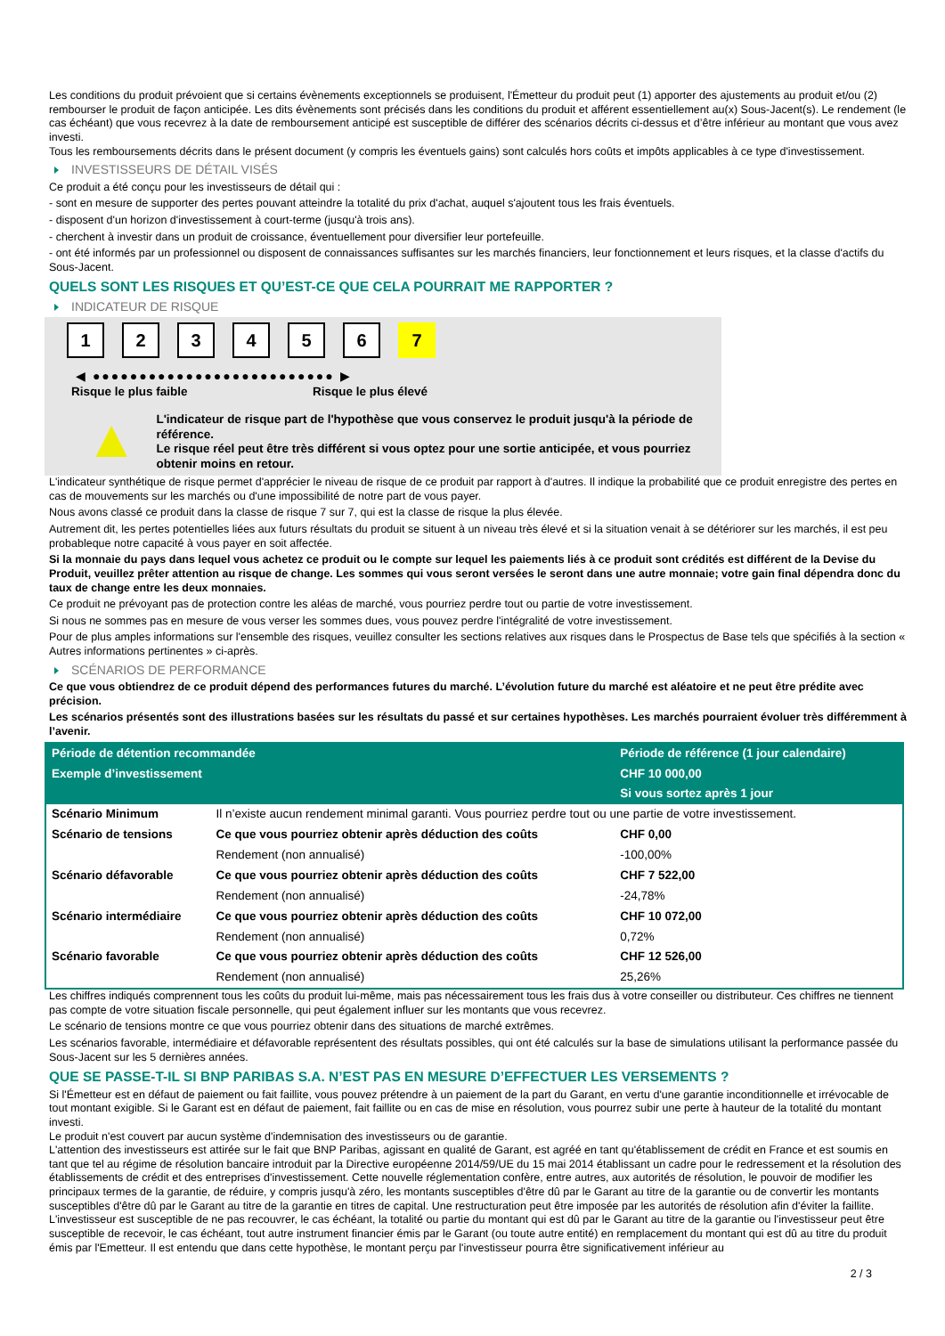Les conditions du produit prévoient que si certains évènements exceptionnels se produisent, l'Émetteur du produit peut (1) apporter des ajustements au produit et/ou (2) rembourser le produit de façon anticipée. Les dits évènements sont précisés dans les conditions du produit et afférent essentiellement au(x) Sous-Jacent(s). Le rendement (le cas échéant) que vous recevrez à la date de remboursement anticipé est susceptible de différer des scénarios décrits ci-dessus et d’être inférieur au montant que vous avez investi.
Tous les remboursements décrits dans le présent document (y compris les éventuels gains) sont calculés hors coûts et impôts applicables à ce type d'investissement.
INVESTISSEURS DE DÉTAIL VISÉS
Ce produit a été conçu pour les investisseurs de détail qui :
- sont en mesure de supporter des pertes pouvant atteindre la totalité du prix d'achat, auquel s'ajoutent tous les frais éventuels.
- disposent d'un horizon d'investissement à court-terme (jusqu'à trois ans).
- cherchent à investir dans un produit de croissance, éventuellement pour diversifier leur portefeuille.
- ont été informés par un professionnel ou disposent de connaissances suffisantes sur les marchés financiers, leur fonctionnement et leurs risques, et la classe d'actifs du Sous-Jacent.
QUELS SONT LES RISQUES ET QU’EST-CE QUE CELA POURRAIT ME RAPPORTER ?
INDICATEUR DE RISQUE
1 2 3 4 5 6 7
◀ ●●●●●●●●●●●●●●●●●●●●●●●●●● ▶
Risque le plus faible Risque le plus élevé
▲
L'indicateur de risque part de l'hypothèse que vous conservez le produit jusqu'à la période de référence.
Le risque réel peut être très différent si vous optez pour une sortie anticipée, et vous pourriez obtenir moins en retour.
L'indicateur synthétique de risque permet d'apprécier le niveau de risque de ce produit par rapport à d'autres. Il indique la probabilité que ce produit enregistre des pertes en cas de mouvements sur les marchés ou d'une impossibilité de notre part de vous payer.
Nous avons classé ce produit dans la classe de risque 7 sur 7, qui est la classe de risque la plus élevée.
Autrement dit, les pertes potentielles liées aux futurs résultats du produit se situent à un niveau très élevé et si la situation venait à se détériorer sur les marchés, il est peu probableque notre capacité à vous payer en soit affectée.
Si la monnaie du pays dans lequel vous achetez ce produit ou le compte sur lequel les paiements liés à ce produit sont crédités est différent de la Devise du Produit, veuillez prêter attention au risque de change. Les sommes qui vous seront versées le seront dans une autre monnaie; votre gain final dépendra donc du taux de change entre les deux monnaies.
Ce produit ne prévoyant pas de protection contre les aléas de marché, vous pourriez perdre tout ou partie de votre investissement.
Si nous ne sommes pas en mesure de vous verser les sommes dues, vous pouvez perdre l'intégralité de votre investissement.
Pour de plus amples informations sur l'ensemble des risques, veuillez consulter les sections relatives aux risques dans le Prospectus de Base tels que spécifiés à la section « Autres informations pertinentes » ci-après.
SCÉNARIOS DE PERFORMANCE
Ce que vous obtiendrez de ce produit dépend des performances futures du marché. L’évolution future du marché est aléatoire et ne peut être prédite avec précision.
Les scénarios présentés sont des illustrations basées sur les résultats du passé et sur certaines hypothèses. Les marchés pourraient évoluer très différemment à l’avenir.
| Période de détention recommandée | | Période de référence (1 jour calendaire) |
| --- | --- | --- |
| Exemple d’investissement | | CHF 10 000,00 |
| | | Si vous sortez après 1 jour |
| Scénario Minimum | Il n’existe aucun rendement minimal garanti. Vous pourriez perdre tout ou une partie de votre investissement. | |
| Scénario de tensions | Ce que vous pourriez obtenir après déduction des coûts | CHF 0,00 |
| | Rendement (non annualisé) | -100,00% |
| Scénario défavorable | Ce que vous pourriez obtenir après déduction des coûts | CHF 7 522,00 |
| | Rendement (non annualisé) | -24,78% |
| Scénario intermédiaire | Ce que vous pourriez obtenir après déduction des coûts | CHF 10 072,00 |
| | Rendement (non annualisé) | 0,72% |
| Scénario favorable | Ce que vous pourriez obtenir après déduction des coûts | CHF 12 526,00 |
| | Rendement (non annualisé) | 25,26% |
Les chiffres indiqués comprennent tous les coûts du produit lui-même, mais pas nécessairement tous les frais dus à votre conseiller ou distributeur. Ces chiffres ne tiennent pas compte de votre situation fiscale personnelle, qui peut également influer sur les montants que vous recevrez.
Le scénario de tensions montre ce que vous pourriez obtenir dans des situations de marché extrêmes.
Les scénarios favorable, intermédiaire et défavorable représentent des résultats possibles, qui ont été calculés sur la base de simulations utilisant la performance passée du Sous-Jacent sur les 5 dernières années.
QUE SE PASSE-T-IL SI BNP PARIBAS S.A. N’EST PAS EN MESURE D’EFFECTUER LES VERSEMENTS ?
Si l'Émetteur est en défaut de paiement ou fait faillite, vous pouvez prétendre à un paiement de la part du Garant, en vertu d'une garantie inconditionnelle et irrévocable de tout montant exigible. Si le Garant est en défaut de paiement, fait faillite ou en cas de mise en résolution, vous pourrez subir une perte à hauteur de la totalité du montant investi.
Le produit n'est couvert par aucun système d'indemnisation des investisseurs ou de garantie.
L'attention des investisseurs est attirée sur le fait que BNP Paribas, agissant en qualité de Garant, est agréé en tant qu'établissement de crédit en France et est soumis en tant que tel au régime de résolution bancaire introduit par la Directive européenne 2014/59/UE du 15 mai 2014 établissant un cadre pour le redressement et la résolution des établissements de crédit et des entreprises d'investissement. Cette nouvelle réglementation confère, entre autres, aux autorités de résolution, le pouvoir de modifier les principaux termes de la garantie, de réduire, y compris jusqu'à zéro, les montants susceptibles d'être dû par le Garant au titre de la garantie ou de convertir les montants susceptibles d'être dû par le Garant au titre de la garantie en titres de capital. Une restructuration peut être imposée par les autorités de résolution afin d'éviter la faillite. L'investisseur est susceptible de ne pas recouvrer, le cas échéant, la totalité ou partie du montant qui est dû par le Garant au titre de la garantie ou l'investisseur peut être susceptible de recevoir, le cas échéant, tout autre instrument financier émis par le Garant (ou toute autre entité) en remplacement du montant qui est dû au titre du produit émis par l'Emetteur. Il est entendu que dans cette hypothèse, le montant perçu par l'investisseur pourra être significativement inférieur au
2 / 3